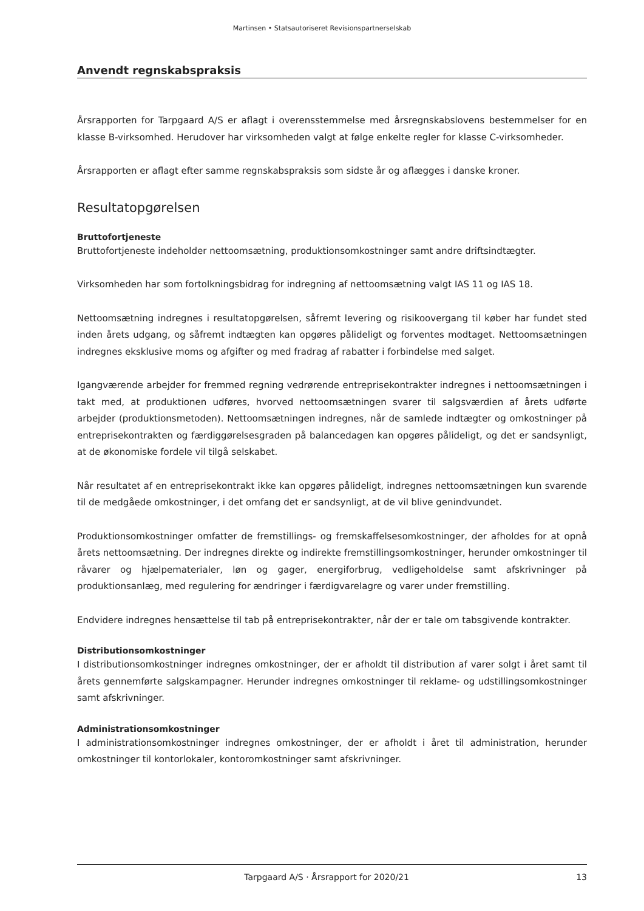Martinsen • Statsautoriseret Revisionspartnerselskab
Anvendt regnskabspraksis
Årsrapporten for Tarpgaard A/S er aflagt i overensstemmelse med årsregnskabslovens bestemmelser for en klasse B-virksomhed. Herudover har virksomheden valgt at følge enkelte regler for klasse C-virksomheder.
Årsrapporten er aflagt efter samme regnskabspraksis som sidste år og aflægges i danske kroner.
Resultatopgørelsen
Bruttofortjeneste
Bruttofortjeneste indeholder nettoomsætning, produktionsomkostninger samt andre driftsindtægter.
Virksomheden har som fortolkningsbidrag for indregning af nettoomsætning valgt IAS 11 og IAS 18.
Nettoomsætning indregnes i resultatopgørelsen, såfremt levering og risikoovergang til køber har fundet sted inden årets udgang, og såfremt indtægten kan opgøres pålideligt og forventes modtaget. Nettoomsætningen indregnes eksklusive moms og afgifter og med fradrag af rabatter i forbindelse med salget.
Igangværende arbejder for fremmed regning vedrørende entreprisekontrakter indregnes i nettoomsætningen i takt med, at produktionen udføres, hvorved nettoomsætningen svarer til salgsværdien af årets udførte arbejder (produktionsmetoden). Nettoomsætningen indregnes, når de samlede indtægter og omkostninger på entreprisekontrakten og færdiggørelsesgraden på balancedagen kan opgøres pålideligt, og det er sandsynligt, at de økonomiske fordele vil tilgå selskabet.
Når resultatet af en entreprisekontrakt ikke kan opgøres pålideligt, indregnes nettoomsætningen kun svarende til de medgåede omkostninger, i det omfang det er sandsynligt, at de vil blive genindvundet.
Produktionsomkostninger omfatter de fremstillings- og fremskaffelsesomkostninger, der afholdes for at opnå årets nettoomsætning. Der indregnes direkte og indirekte fremstillingsomkostninger, herunder omkostninger til råvarer og hjælpematerialer, løn og gager, energiforbrug, vedligeholdelse samt afskrivninger på produktionsanlæg, med regulering for ændringer i færdigvarelagre og varer under fremstilling.
Endvidere indregnes hensættelse til tab på entreprisekontrakter, når der er tale om tabsgivende kontrakter.
Distributionsomkostninger
I distributionsomkostninger indregnes omkostninger, der er afholdt til distribution af varer solgt i året samt til årets gennemførte salgskampagner. Herunder indregnes omkostninger til reklame- og udstillingsomkostninger samt afskrivninger.
Administrationsomkostninger
I administrationsomkostninger indregnes omkostninger, der er afholdt i året til administration, herunder omkostninger til kontorlokaler, kontoromkostninger samt afskrivninger.
Tarpgaard A/S · Årsrapport for 2020/21 13